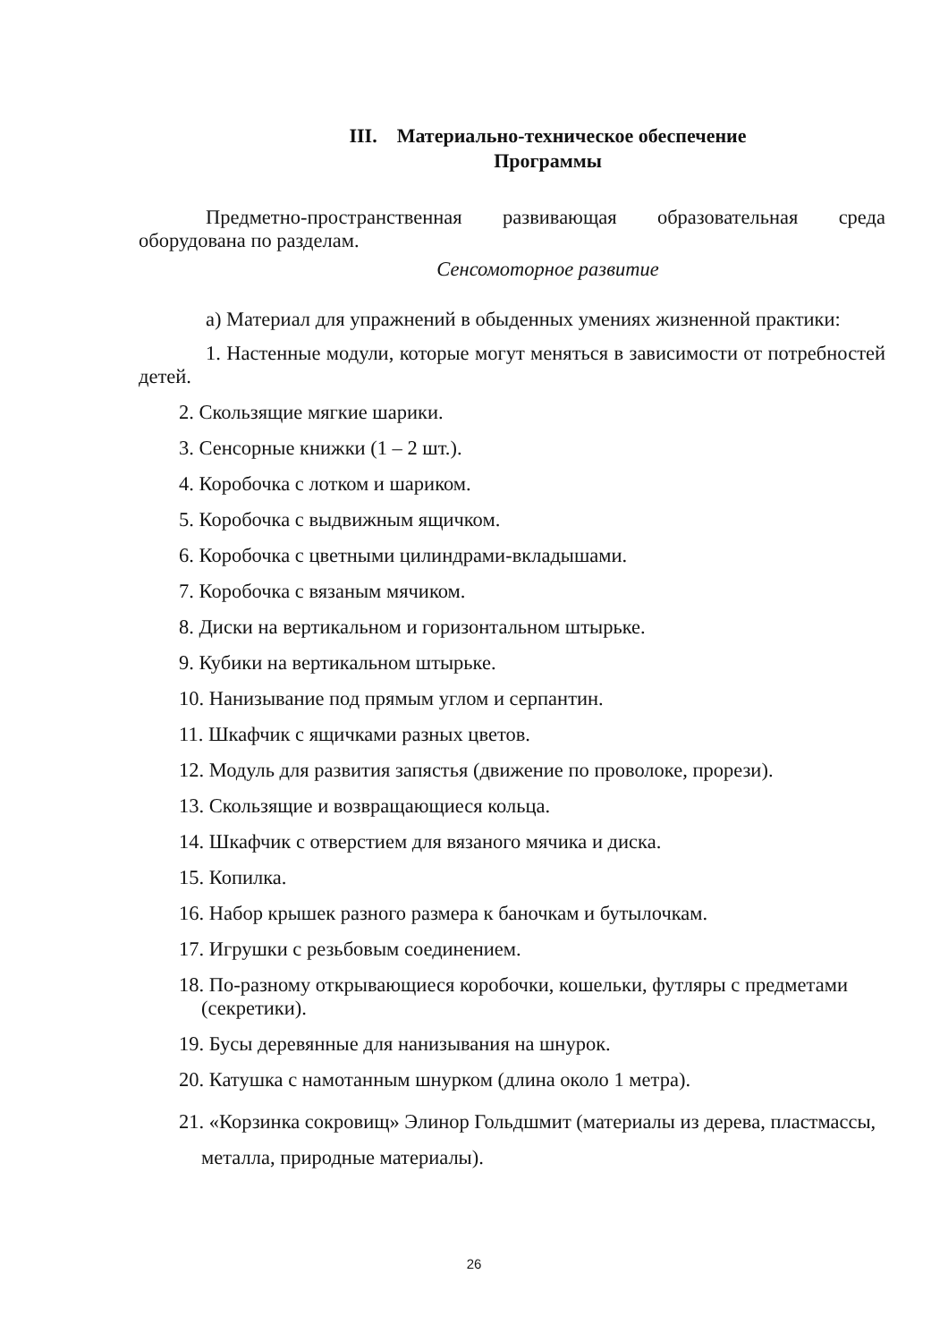III. Материально-техническое обеспечение
Программы
Предметно-пространственная развивающая образовательная среда
оборудована по разделам.
Сенсомоторное развитие
а) Материал для упражнений в обыденных умениях жизненной практики:
1. Настенные модули, которые могут меняться в зависимости от потребностей детей.
2. Скользящие мягкие шарики.
3. Сенсорные книжки (1 – 2 шт.).
4. Коробочка с лотком и шариком.
5. Коробочка с выдвижным ящичком.
6. Коробочка с цветными цилиндрами-вкладышами.
7. Коробочка с вязаным мячиком.
8. Диски на вертикальном и горизонтальном штырьке.
9. Кубики на вертикальном штырьке.
10. Нанизывание под прямым углом и серпантин.
11. Шкафчик с ящичками разных цветов.
12. Модуль для развития запястья (движение по проволоке, прорези).
13. Скользящие и возвращающиеся кольца.
14. Шкафчик с отверстием для вязаного мячика и диска.
15. Копилка.
16. Набор крышек разного размера к баночкам и бутылочкам.
17. Игрушки с резьбовым соединением.
18. По-разному открывающиеся коробочки, кошельки, футляры с предметами (секретики).
19. Бусы деревянные для нанизывания на шнурок.
20. Катушка с намотанным шнурком (длина около 1 метра).
21. «Корзинка сокровищ» Элинор Гольдшмит (материалы из дерева, пластмассы, металла, природные материалы).
26